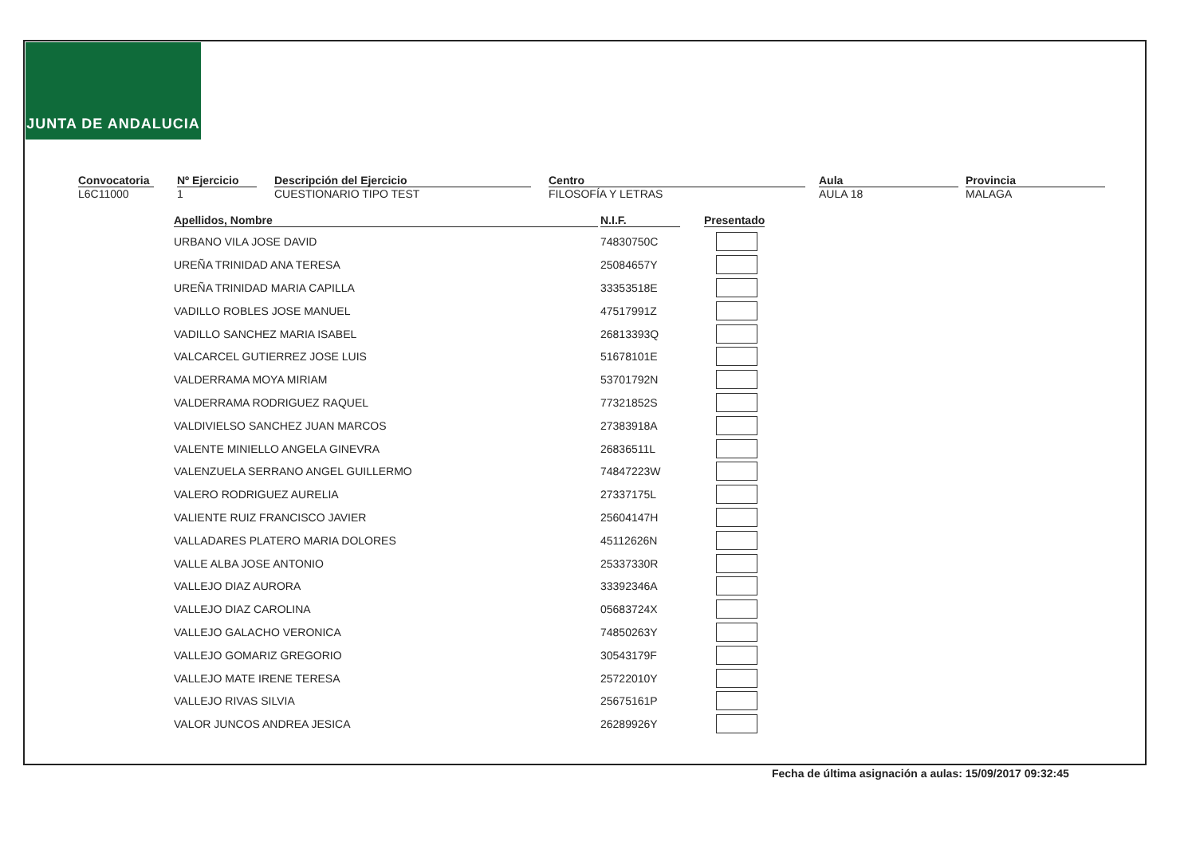JUNTA DE ANDALUCIA
Convocatoria
L6C11000
Nº Ejercicio
1
Descripción del Ejercicio
CUESTIONARIO TIPO TEST
Centro
FILOSOFÍA Y LETRAS
Aula
AULA 18
Provincia
MALAGA
| Apellidos, Nombre | N.I.F. | Presentado |
| --- | --- | --- |
| URBANO VILA JOSE DAVID | 74830750C | |
| UREÑA TRINIDAD ANA TERESA | 25084657Y | |
| UREÑA TRINIDAD MARIA CAPILLA | 33353518E | |
| VADILLO ROBLES JOSE MANUEL | 47517991Z | |
| VADILLO SANCHEZ MARIA ISABEL | 26813393Q | |
| VALCARCEL GUTIERREZ JOSE LUIS | 51678101E | |
| VALDERRAMA MOYA MIRIAM | 53701792N | |
| VALDERRAMA RODRIGUEZ RAQUEL | 77321852S | |
| VALDIVIELSO SANCHEZ JUAN MARCOS | 27383918A | |
| VALENTE MINIELLO ANGELA GINEVRA | 26836511L | |
| VALENZUELA SERRANO ANGEL GUILLERMO | 74847223W | |
| VALERO RODRIGUEZ AURELIA | 27337175L | |
| VALIENTE RUIZ FRANCISCO JAVIER | 25604147H | |
| VALLADARES PLATERO MARIA DOLORES | 45112626N | |
| VALLE ALBA JOSE ANTONIO | 25337330R | |
| VALLEJO DIAZ AURORA | 33392346A | |
| VALLEJO DIAZ CAROLINA | 05683724X | |
| VALLEJO GALACHO VERONICA | 74850263Y | |
| VALLEJO GOMARIZ GREGORIO | 30543179F | |
| VALLEJO MATE IRENE TERESA | 25722010Y | |
| VALLEJO RIVAS SILVIA | 25675161P | |
| VALOR JUNCOS ANDREA JESICA | 26289926Y | |
Fecha de última asignación a aulas: 15/09/2017 09:32:45